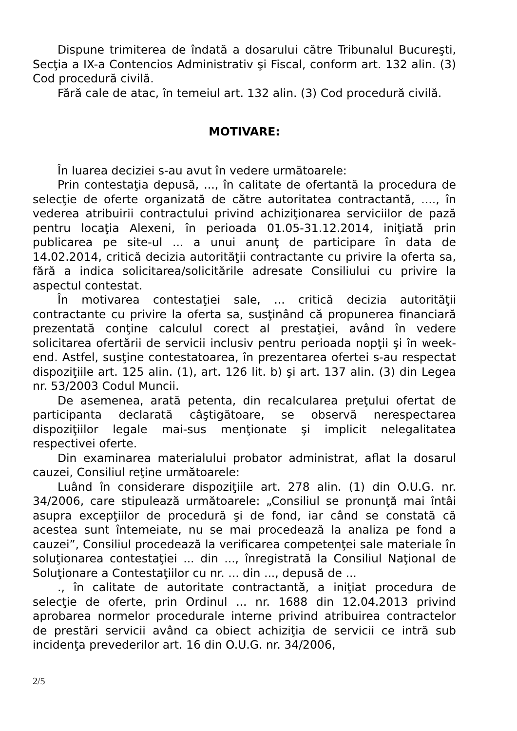Dispune trimiterea de îndată a dosarului către Tribunalul Bucureşti, Secţia a IX-a Contencios Administrativ şi Fiscal, conform art. 132 alin. (3) Cod procedură civilă.
Fără cale de atac, în temeiul art. 132 alin. (3) Cod procedură civilă.
MOTIVARE:
În luarea deciziei s-au avut în vedere următoarele:
Prin contestaţia depusă, ..., în calitate de ofertantă la procedura de selecţie de oferte organizată de către autoritatea contractantă, ...., în vederea atribuirii contractului privind achiziţionarea serviciilor de pază pentru locaţia Alexeni, în perioada 01.05-31.12.2014, iniţiată prin publicarea pe site-ul ... a unui anunţ de participare în data de 14.02.2014, critică decizia autorităţii contractante cu privire la oferta sa, fără a indica solicitarea/solicitările adresate Consiliului cu privire la aspectul contestat.
În motivarea contestaţiei sale, ... critică decizia autorităţii contractante cu privire la oferta sa, susţinând că propunerea financiară prezentată conţine calculul corect al prestaţiei, având în vedere solicitarea ofertării de servicii inclusiv pentru perioada nopţii şi în week-end. Astfel, susţine contestatoarea, în prezentarea ofertei s-au respectat dispoziţiile art. 125 alin. (1), art. 126 lit. b) şi art. 137 alin. (3) din Legea nr. 53/2003 Codul Muncii.
De asemenea, arată petenta, din recalcularea preţului ofertat de participanta declarată câştigătoare, se observă nerespectarea dispoziţiilor legale mai-sus menţionate şi implicit nelegalitatea respectivei oferte.
Din examinarea materialului probator administrat, aflat la dosarul cauzei, Consiliul reţine următoarele:
Luând în considerare dispoziţiile art. 278 alin. (1) din O.U.G. nr. 34/2006, care stipulează următoarele: „Consiliul se pronunţă mai întâi asupra excepţiilor de procedură şi de fond, iar când se constată că acestea sunt întemeiate, nu se mai procedează la analiza pe fond a cauzei”, Consiliul procedează la verificarea competenţei sale materiale în soluţionarea contestaţiei ... din ..., înregistrată la Consiliul Naţional de Soluţionare a Contestaţiilor cu nr. ... din ..., depusă de ...
., în calitate de autoritate contractantă, a iniţiat procedura de selecţie de oferte, prin Ordinul ... nr. 1688 din 12.04.2013 privind aprobarea normelor procedurale interne privind atribuirea contractelor de prestări servicii având ca obiect achiziţia de servicii ce intră sub incidenţa prevederilor art. 16 din O.U.G. nr. 34/2006,
2/5